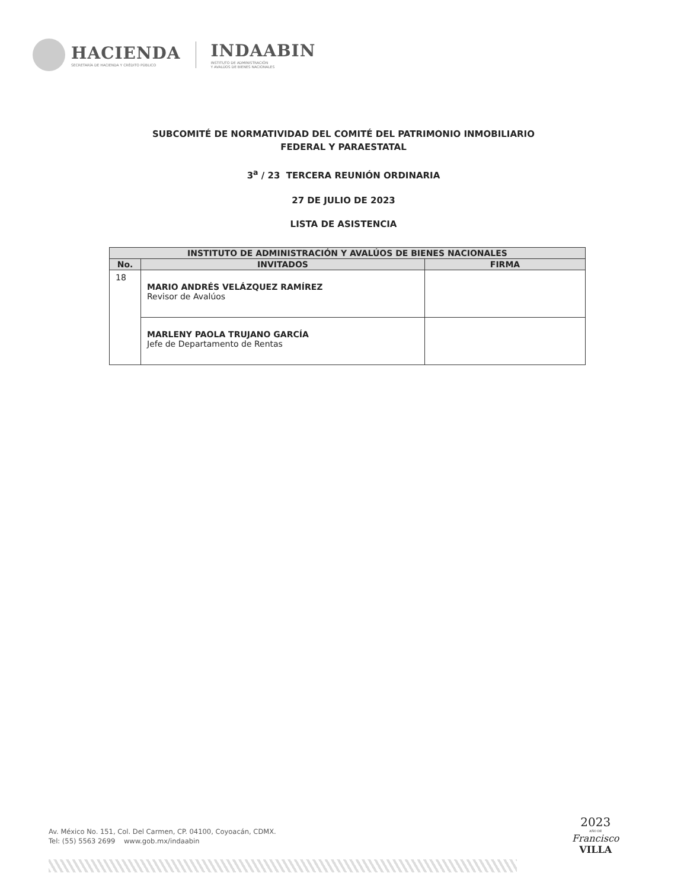HACIENDA
SECRETARÍA DE HACIENDA Y CRÉDITO PÚBLICO
INDAABIN
INSTITUTO DE ADMINISTRACIÓN
Y AVALÚOS DE BIENES NACIONALES
SUBCOMITÉ DE NORMATIVIDAD DEL COMITÉ DEL PATRIMONIO INMOBILIARIO
FEDERAL Y PARAESTATAL
3<sup>a</sup> / 23 TERCERA REUNIÓN ORDINARIA
27 DE JULIO DE 2023
LISTA DE ASISTENCIA
| INSTITUTO DE ADMINISTRACIÓN Y AVALÚOS DE BIENES NACIONALES | | |
| --- | --- | --- |
| No. | INVITADOS | FIRMA |
| 18 | MARIO ANDRÉS VELÁZQUEZ RAMÍREZ Revisor de Avalúos | |
| | MARLENY PAOLA TRUJANO GARCÍA Jefe de Departamento de Rentas | |
Av. México No. 151, Col. Del Carmen, CP. 04100, Coyoacán, CDMX.
Tel: (55) 5563 2699 www.gob.mx/indaabin
2023
AÑO DE
Francisco
VILLA